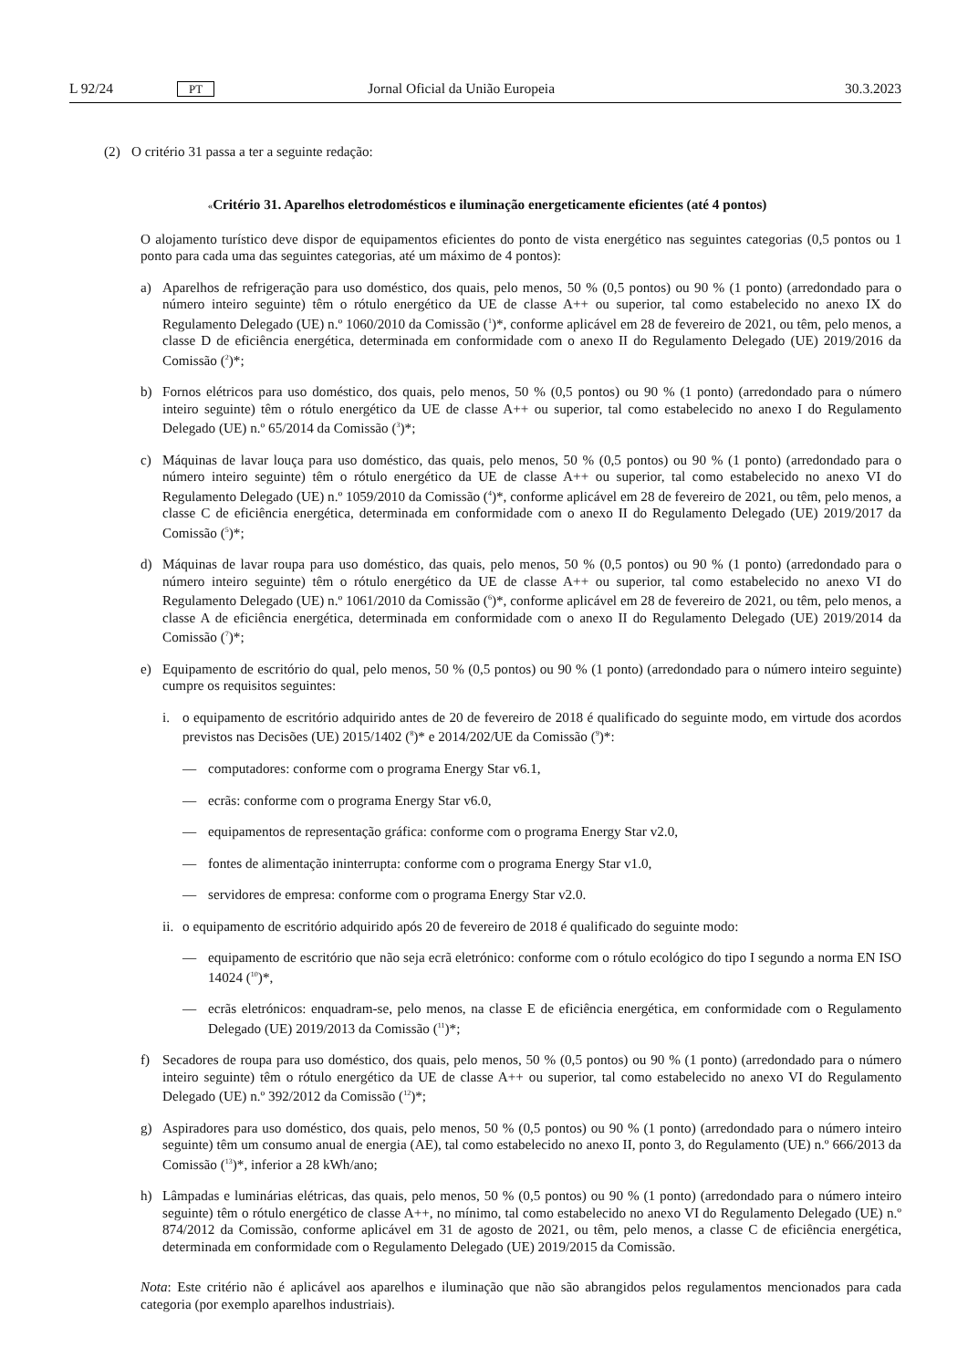L 92/24 PT Jornal Oficial da União Europeia 30.3.2023
(2) O critério 31 passa a ter a seguinte redação:
«Critério 31. Aparelhos eletrodomésticos e iluminação energeticamente eficientes (até 4 pontos)
O alojamento turístico deve dispor de equipamentos eficientes do ponto de vista energético nas seguintes categorias (0,5 pontos ou 1 ponto para cada uma das seguintes categorias, até um máximo de 4 pontos):
a) Aparelhos de refrigeração para uso doméstico, dos quais, pelo menos, 50 % (0,5 pontos) ou 90 % (1 ponto) (arredondado para o número inteiro seguinte) têm o rótulo energético da UE de classe A++ ou superior, tal como estabelecido no anexo IX do Regulamento Delegado (UE) n.º 1060/2010 da Comissão (<sup>1</sup>)*, conforme aplicável em 28 de fevereiro de 2021, ou têm, pelo menos, a classe D de eficiência energética, determinada em conformidade com o anexo II do Regulamento Delegado (UE) 2019/2016 da Comissão (<sup>2</sup>)*;
b) Fornos elétricos para uso doméstico, dos quais, pelo menos, 50 % (0,5 pontos) ou 90 % (1 ponto) (arredondado para o número inteiro seguinte) têm o rótulo energético da UE de classe A++ ou superior, tal como estabelecido no anexo I do Regulamento Delegado (UE) n.º 65/2014 da Comissão (<sup>3</sup>)*;
c) Máquinas de lavar louça para uso doméstico, das quais, pelo menos, 50 % (0,5 pontos) ou 90 % (1 ponto) (arredondado para o número inteiro seguinte) têm o rótulo energético da UE de classe A++ ou superior, tal como estabelecido no anexo VI do Regulamento Delegado (UE) n.º 1059/2010 da Comissão (<sup>4</sup>)*, conforme aplicável em 28 de fevereiro de 2021, ou têm, pelo menos, a classe C de eficiência energética, determinada em conformidade com o anexo II do Regulamento Delegado (UE) 2019/2017 da Comissão (<sup>5</sup>)*;
d) Máquinas de lavar roupa para uso doméstico, das quais, pelo menos, 50 % (0,5 pontos) ou 90 % (1 ponto) (arredondado para o número inteiro seguinte) têm o rótulo energético da UE de classe A++ ou superior, tal como estabelecido no anexo VI do Regulamento Delegado (UE) n.º 1061/2010 da Comissão (<sup>6</sup>)*, conforme aplicável em 28 de fevereiro de 2021, ou têm, pelo menos, a classe A de eficiência energética, determinada em conformidade com o anexo II do Regulamento Delegado (UE) 2019/2014 da Comissão (<sup>7</sup>)*;
e) Equipamento de escritório do qual, pelo menos, 50 % (0,5 pontos) ou 90 % (1 ponto) (arredondado para o número inteiro seguinte) cumpre os requisitos seguintes:
i. o equipamento de escritório adquirido antes de 20 de fevereiro de 2018 é qualificado do seguinte modo, em virtude dos acordos previstos nas Decisões (UE) 2015/1402 (<sup>8</sup>)* e 2014/202/UE da Comissão (<sup>9</sup>)*:
— computadores: conforme com o programa Energy Star v6.1,
— ecrãs: conforme com o programa Energy Star v6.0,
— equipamentos de representação gráfica: conforme com o programa Energy Star v2.0,
— fontes de alimentação ininterrupta: conforme com o programa Energy Star v1.0,
— servidores de empresa: conforme com o programa Energy Star v2.0.
ii. o equipamento de escritório adquirido após 20 de fevereiro de 2018 é qualificado do seguinte modo:
— equipamento de escritório que não seja ecrã eletrónico: conforme com o rótulo ecológico do tipo I segundo a norma EN ISO 14024 (<sup>10</sup>)*,
— ecrãs eletrónicos: enquadram-se, pelo menos, na classe E de eficiência energética, em conformidade com o Regulamento Delegado (UE) 2019/2013 da Comissão (<sup>11</sup>)*;
f) Secadores de roupa para uso doméstico, dos quais, pelo menos, 50 % (0,5 pontos) ou 90 % (1 ponto) (arredondado para o número inteiro seguinte) têm o rótulo energético da UE de classe A++ ou superior, tal como estabelecido no anexo VI do Regulamento Delegado (UE) n.º 392/2012 da Comissão (<sup>12</sup>)*;
g) Aspiradores para uso doméstico, dos quais, pelo menos, 50 % (0,5 pontos) ou 90 % (1 ponto) (arredondado para o número inteiro seguinte) têm um consumo anual de energia (AE), tal como estabelecido no anexo II, ponto 3, do Regulamento (UE) n.º 666/2013 da Comissão (<sup>13</sup>)*, inferior a 28 kWh/ano;
h) Lâmpadas e luminárias elétricas, das quais, pelo menos, 50 % (0,5 pontos) ou 90 % (1 ponto) (arredondado para o número inteiro seguinte) têm o rótulo energético de classe A++, no mínimo, tal como estabelecido no anexo VI do Regulamento Delegado (UE) n.º 874/2012 da Comissão, conforme aplicável em 31 de agosto de 2021, ou têm, pelo menos, a classe C de eficiência energética, determinada em conformidade com o Regulamento Delegado (UE) 2019/2015 da Comissão.
Nota: Este critério não é aplicável aos aparelhos e iluminação que não são abrangidos pelos regulamentos mencionados para cada categoria (por exemplo aparelhos industriais).